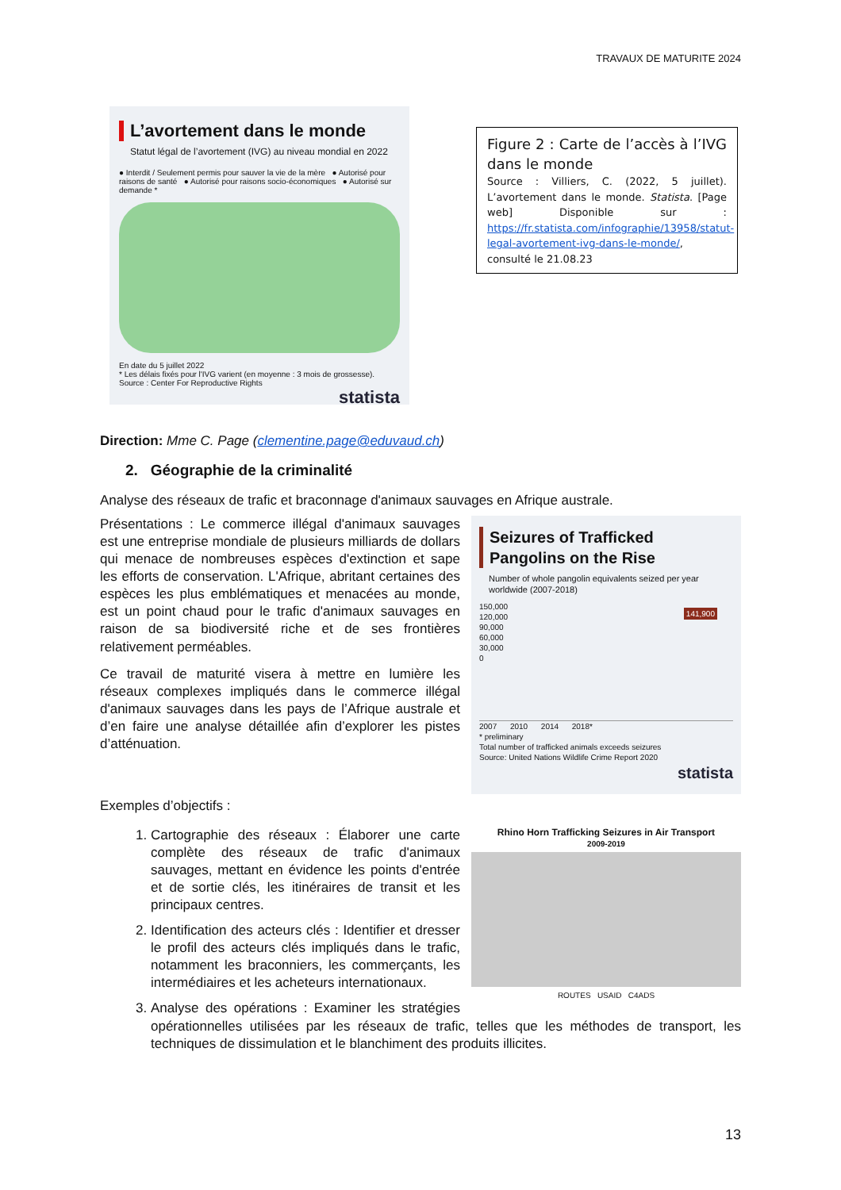TRAVAUX DE MATURITE 2024
L’avortement dans le monde
Statut légal de l’avortement (IVG) au niveau mondial en 2022
● Interdit / Seulement permis pour sauver la vie de la mère ● Autorisé pour raisons de santé ● Autorisé pour raisons socio-économiques ● Autorisé sur demande *
En date du 5 juillet 2022
* Les délais fixés pour l'IVG varient (en moyenne : 3 mois de grossesse).
Source : Center For Reproductive Rights
statista
Figure 2 : Carte de l’accès à l’IVG dans le monde
Source : Villiers, C. (2022, 5 juillet). L’avortement dans le monde. Statista. [Page web] Disponible sur : https://fr.statista.com/infographie/13958/statut-legal-avortement-ivg-dans-le-monde/, consulté le 21.08.23
Direction: Mme C. Page (clementine.page@eduvaud.ch)
2. Géographie de la criminalité
Analyse des réseaux de trafic et braconnage d'animaux sauvages en Afrique australe.
Seizures of Trafficked Pangolins on the Rise
Number of whole pangolin equivalents seized per year worldwide (2007-2018)
150,000
120,000
90,000
60,000
30,000
0
141,900
2007 2010 2014 2018*
* preliminary
Total number of trafficked animals exceeds seizures
Source: United Nations Wildlife Crime Report 2020
statista
Présentations : Le commerce illégal d'animaux sauvages est une entreprise mondiale de plusieurs milliards de dollars qui menace de nombreuses espèces d'extinction et sape les efforts de conservation. L'Afrique, abritant certaines des espèces les plus emblématiques et menacées au monde, est un point chaud pour le trafic d'animaux sauvages en raison de sa biodiversité riche et de ses frontières relativement perméables.
Ce travail de maturité visera à mettre en lumière les réseaux complexes impliqués dans le commerce illégal d'animaux sauvages dans les pays de l’Afrique australe et d’en faire une analyse détaillée afin d’explorer les pistes d’atténuation.
Exemples d’objectifs :
Rhino Horn Trafficking Seizures in Air Transport
2009-2019
ROUTES USAID C4ADS
1. Cartographie des réseaux : Élaborer une carte complète des réseaux de trafic d'animaux sauvages, mettant en évidence les points d'entrée et de sortie clés, les itinéraires de transit et les principaux centres.
2. Identification des acteurs clés : Identifier et dresser le profil des acteurs clés impliqués dans le trafic, notamment les braconniers, les commerçants, les intermédiaires et les acheteurs internationaux.
3. Analyse des opérations : Examiner les stratégies opérationnelles utilisées par les réseaux de trafic, telles que les méthodes de transport, les techniques de dissimulation et le blanchiment des produits illicites.
13